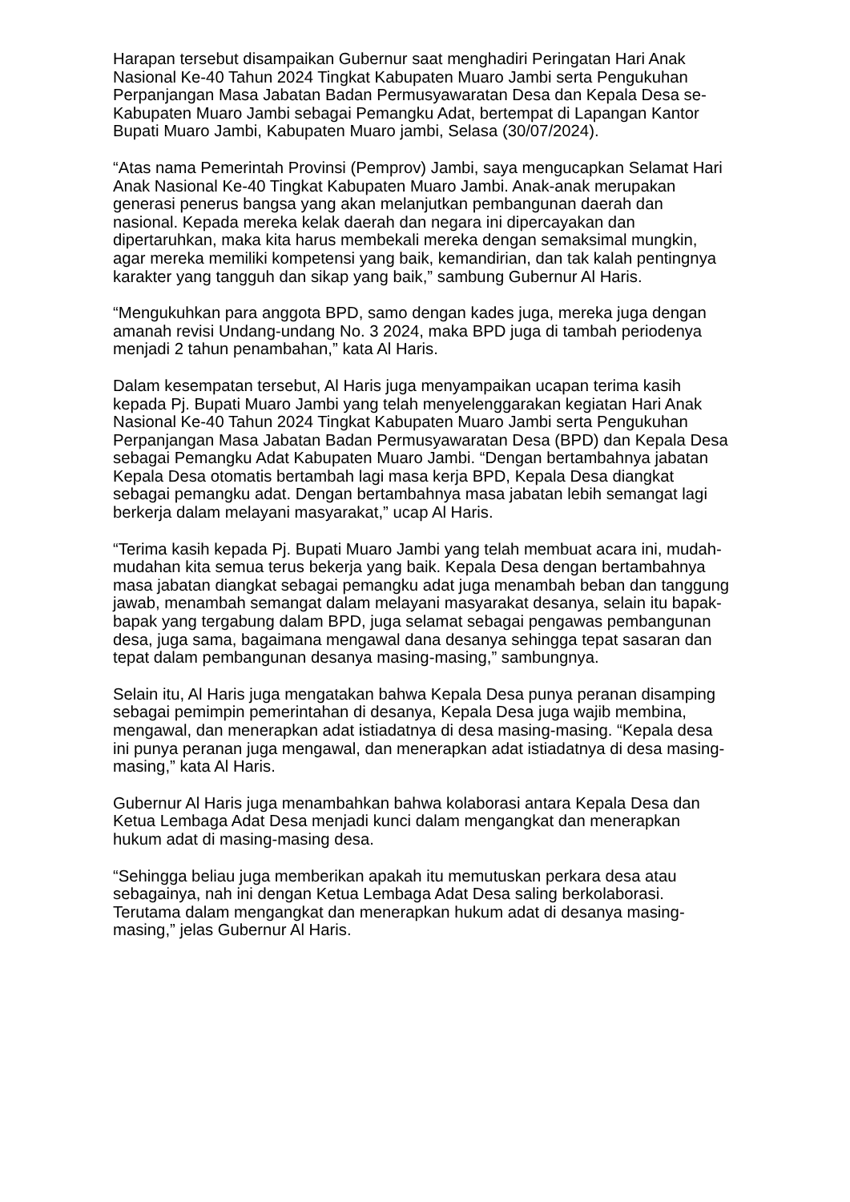Harapan tersebut disampaikan Gubernur saat menghadiri Peringatan Hari Anak Nasional Ke-40 Tahun 2024 Tingkat Kabupaten Muaro Jambi serta Pengukuhan Perpanjangan Masa Jabatan Badan Permusyawaratan Desa dan Kepala Desa se-Kabupaten Muaro Jambi sebagai Pemangku Adat, bertempat di Lapangan Kantor Bupati Muaro Jambi, Kabupaten Muaro jambi, Selasa (30/07/2024).
“Atas nama Pemerintah Provinsi (Pemprov) Jambi, saya mengucapkan Selamat Hari Anak Nasional Ke-40 Tingkat Kabupaten Muaro Jambi. Anak-anak merupakan generasi penerus bangsa yang akan melanjutkan pembangunan daerah dan nasional. Kepada mereka kelak daerah dan negara ini dipercayakan dan dipertaruhkan, maka kita harus membekali mereka dengan semaksimal mungkin, agar mereka memiliki kompetensi yang baik, kemandirian, dan tak kalah pentingnya karakter yang tangguh dan sikap yang baik,” sambung Gubernur Al Haris.
“Mengukuhkan para anggota BPD, samo dengan kades juga, mereka juga dengan amanah revisi Undang-undang No. 3 2024, maka BPD juga di tambah periodenya menjadi 2 tahun penambahan,” kata Al Haris.
Dalam kesempatan tersebut, Al Haris juga menyampaikan ucapan terima kasih kepada Pj. Bupati Muaro Jambi yang telah menyelenggarakan kegiatan Hari Anak Nasional Ke-40 Tahun 2024 Tingkat Kabupaten Muaro Jambi serta Pengukuhan Perpanjangan Masa Jabatan Badan Permusyawaratan Desa (BPD) dan Kepala Desa sebagai Pemangku Adat Kabupaten Muaro Jambi. “Dengan bertambahnya jabatan Kepala Desa otomatis bertambah lagi masa kerja BPD, Kepala Desa diangkat sebagai pemangku adat. Dengan bertambahnya masa jabatan lebih semangat lagi berkerja dalam melayani masyarakat,” ucap Al Haris.
“Terima kasih kepada Pj. Bupati Muaro Jambi yang telah membuat acara ini, mudah-mudahan kita semua terus bekerja yang baik. Kepala Desa dengan bertambahnya masa jabatan diangkat sebagai pemangku adat juga menambah beban dan tanggung jawab, menambah semangat dalam melayani masyarakat desanya, selain itu bapak-bapak yang tergabung dalam BPD, juga selamat sebagai pengawas pembangunan desa, juga sama, bagaimana mengawal dana desanya sehingga tepat sasaran dan tepat dalam pembangunan desanya masing-masing,” sambungnya.
Selain itu, Al Haris juga mengatakan bahwa Kepala Desa punya peranan disamping sebagai pemimpin pemerintahan di desanya, Kepala Desa juga wajib membina, mengawal, dan menerapkan adat istiadatnya di desa masing-masing. “Kepala desa ini punya peranan juga mengawal, dan menerapkan adat istiadatnya di desa masing-masing,” kata Al Haris.
Gubernur Al Haris juga menambahkan bahwa kolaborasi antara Kepala Desa dan Ketua Lembaga Adat Desa menjadi kunci dalam mengangkat dan menerapkan hukum adat di masing-masing desa.
“Sehingga beliau juga memberikan apakah itu memutuskan perkara desa atau sebagainya, nah ini dengan Ketua Lembaga Adat Desa saling berkolaborasi. Terutama dalam mengangkat dan menerapkan hukum adat di desanya masing-masing,” jelas Gubernur Al Haris.